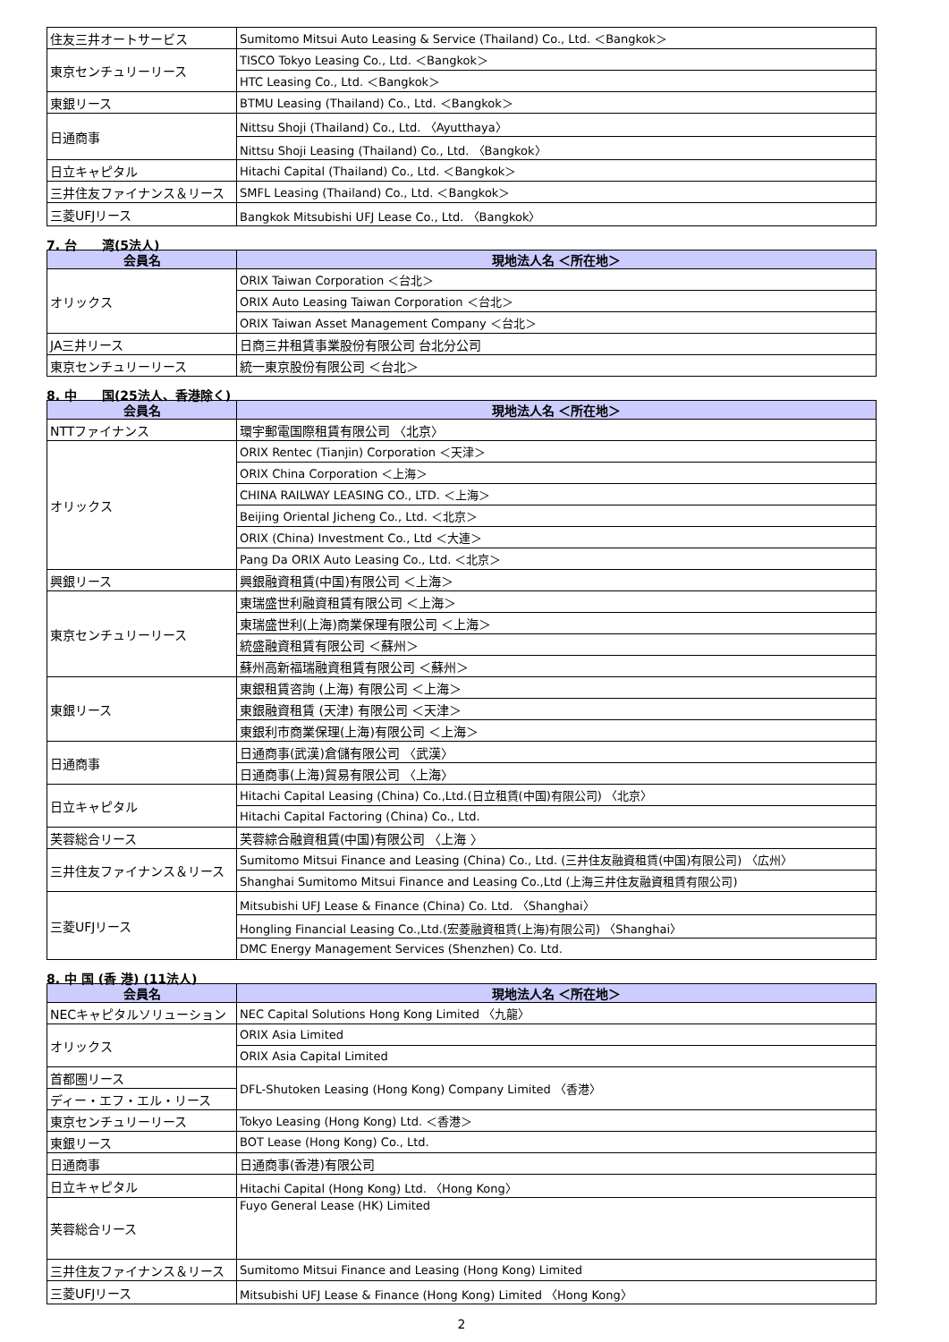| 住友三井オートサービス | Sumitomo Mitsui Auto Leasing & Service (Thailand) Co., Ltd. ＜Bangkok＞ |
| 東京センチュリーリース | TISCO Tokyo Leasing Co., Ltd. ＜Bangkok＞ |
| | HTC Leasing Co., Ltd. ＜Bangkok＞ |
| 東銀リース | BTMU Leasing (Thailand) Co., Ltd. ＜Bangkok＞ |
| 日通商事 | Nittsu Shoji (Thailand) Co., Ltd. 〈Ayutthaya〉 |
| | Nittsu Shoji Leasing (Thailand) Co., Ltd. 〈Bangkok〉 |
| 日立キャピタル | Hitachi Capital (Thailand) Co., Ltd. ＜Bangkok＞ |
| 三井住友ファイナンス＆リース | SMFL Leasing (Thailand) Co., Ltd. ＜Bangkok＞ |
| 三菱UFJリース | Bangkok Mitsubishi UFJ Lease Co., Ltd. 〈Bangkok〉 |
7. 台　　湾(5法人)
| 会員名 | 現地法人名 ＜所在地＞ |
| --- | --- |
| オリックス | ORIX Taiwan Corporation ＜台北＞ |
| | ORIX Auto Leasing Taiwan Corporation ＜台北＞ |
| | ORIX Taiwan Asset Management Company ＜台北＞ |
| JA三井リース | 日商三井租賃事業股份有限公司 台北分公司 |
| 東京センチュリーリース | 統一東京股份有限公司 ＜台北＞ |
8. 中　　国(25法人、香港除く)
| 会員名 | 現地法人名 ＜所在地＞ |
| --- | --- |
| NTTファイナンス | 環宇郵電国際租賃有限公司 〈北京〉 |
| オリックス | ORIX Rentec (Tianjin) Corporation ＜天津＞ |
| | ORIX China Corporation ＜上海＞ |
| | CHINA RAILWAY LEASING CO., LTD. ＜上海＞ |
| | Beijing Oriental Jicheng Co., Ltd. ＜北京＞ |
| | ORIX (China) Investment Co., Ltd ＜大連＞ |
| | Pang Da ORIX Auto Leasing Co., Ltd. ＜北京＞ |
| 興銀リース | 興銀融資租賃(中国)有限公司 ＜上海＞ |
| 東京センチュリーリース | 東瑞盛世利融資租賃有限公司 ＜上海＞ |
| | 東瑞盛世利(上海)商業保理有限公司 ＜上海＞ |
| | 統盛融資租賃有限公司 ＜蘇州＞ |
| | 蘇州高新福瑞融資租賃有限公司 ＜蘇州＞ |
| 東銀リース | 東銀租賃咨詢 (上海) 有限公司 ＜上海＞ |
| | 東銀融資租賃 (天津) 有限公司 ＜天津＞ |
| | 東銀利市商業保理(上海)有限公司 ＜上海＞ |
| 日通商事 | 日通商事(武漢)倉儲有限公司 〈武漢〉 |
| | 日通商事(上海)貿易有限公司 〈上海〉 |
| 日立キャピタル | Hitachi Capital Leasing (China) Co.,Ltd.(日立租賃(中国)有限公司) 〈北京〉 |
| | Hitachi Capital Factoring (China) Co., Ltd. |
| 芙蓉総合リース | 芙蓉綜合融資租賃(中国)有限公司 〈上海 〉 |
| 三井住友ファイナンス＆リース | Sumitomo Mitsui Finance and Leasing (China) Co., Ltd. (三井住友融資租賃(中国)有限公司) 〈広州〉 |
| | Shanghai Sumitomo Mitsui Finance and Leasing Co.,Ltd (上海三井住友融資租賃有限公司) |
| 三菱UFJリース | Mitsubishi UFJ Lease & Finance (China) Co. Ltd. 〈Shanghai〉 |
| | Hongling Financial Leasing Co.,Ltd.(宏菱融資租賃(上海)有限公司) 〈Shanghai〉 |
| | DMC Energy Management Services (Shenzhen) Co. Ltd. |
8. 中 国 (香 港) (11法人)
| 会員名 | 現地法人名 ＜所在地＞ |
| --- | --- |
| NECキャピタルソリューション | NEC Capital Solutions Hong Kong Limited 〈九龍〉 |
| オリックス | ORIX Asia Limited |
| | ORIX Asia Capital Limited |
| 首都圏リース | DFL-Shutoken Leasing (Hong Kong) Company Limited 〈香港〉 |
| ディー・エフ・エル・リース | |
| 東京センチュリーリース | Tokyo Leasing (Hong Kong) Ltd. ＜香港＞ |
| 東銀リース | BOT Lease (Hong Kong) Co., Ltd. |
| 日通商事 | 日通商事(香港)有限公司 |
| 日立キャピタル | Hitachi Capital (Hong Kong) Ltd. 〈Hong Kong〉 |
| 芙蓉総合リース | Fuyo General Lease (HK) Limited |
| 三井住友ファイナンス＆リース | Sumitomo Mitsui Finance and Leasing (Hong Kong) Limited |
| 三菱UFJリース | Mitsubishi UFJ Lease & Finance (Hong Kong) Limited 〈Hong Kong〉 |
2